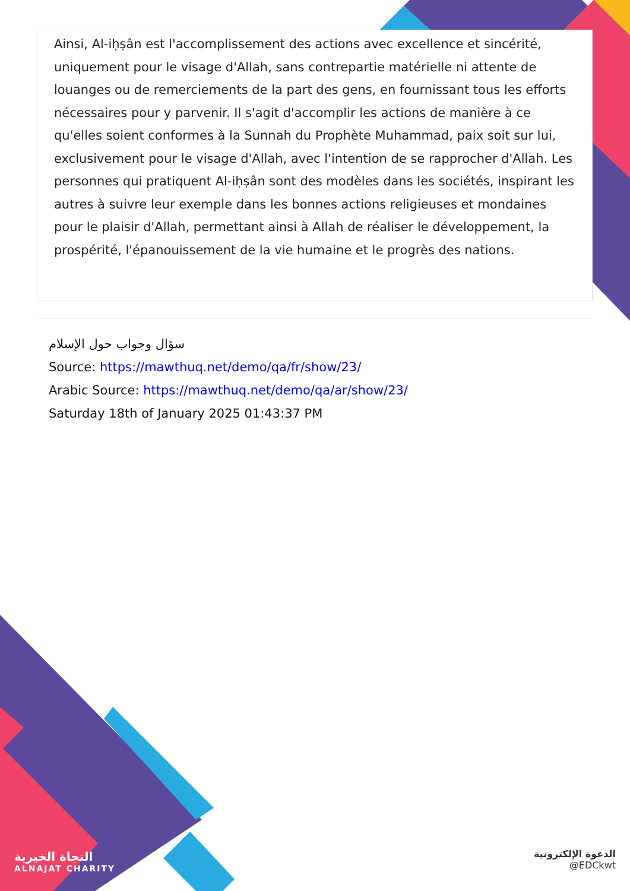Ainsi, Al-iḥṣân est l'accomplissement des actions avec excellence et sincérité, uniquement pour le visage d'Allah, sans contrepartie matérielle ni attente de louanges ou de remerciements de la part des gens, en fournissant tous les efforts nécessaires pour y parvenir. Il s'agit d'accomplir les actions de manière à ce qu'elles soient conformes à la Sunnah du Prophète Muhammad, paix soit sur lui, exclusivement pour le visage d'Allah, avec l'intention de se rapprocher d'Allah. Les personnes qui pratiquent Al-iḥṣân sont des modèles dans les sociétés, inspirant les autres à suivre leur exemple dans les bonnes actions religieuses et mondaines pour le plaisir d'Allah, permettant ainsi à Allah de réaliser le développement, la prospérité, l'épanouissement de la vie humaine et le progrès des nations.
سؤال وجواب حول الإسلام
Source: https://mawthuq.net/demo/qa/fr/show/23/
Arabic Source: https://mawthuq.net/demo/qa/ar/show/23/
Saturday 18th of January 2025 01:43:37 PM
النجاة الخيرية
ALNAJAT CHARITY
الدعوة الإلكترونية
@EDCkwt